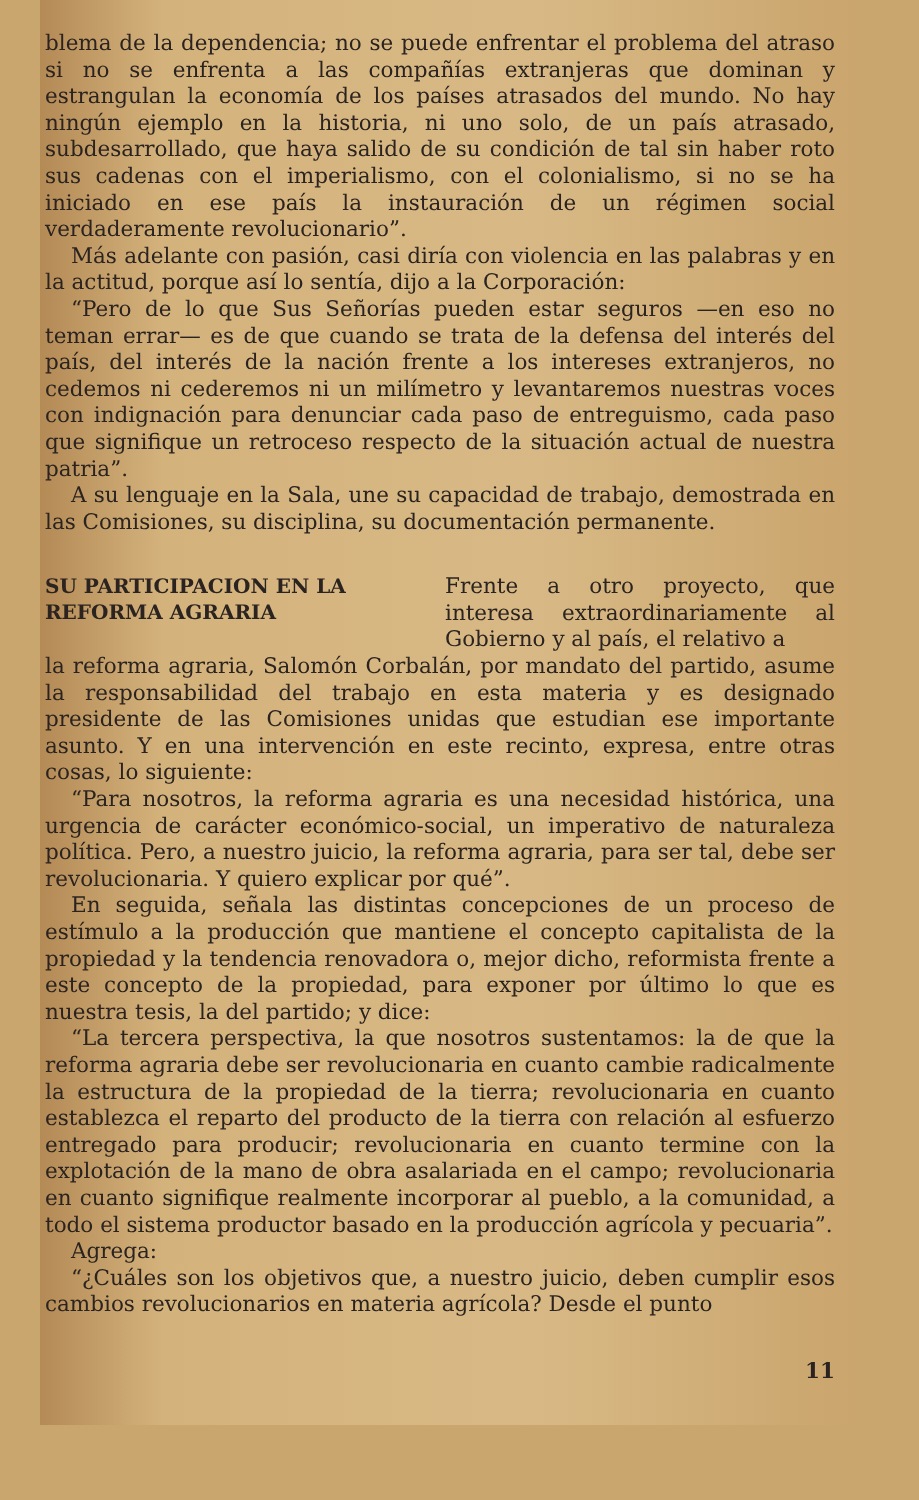blema de la dependencia; no se puede enfrentar el problema del atraso si no se enfrenta a las compañías extranjeras que dominan y estrangulan la economía de los países atrasados del mundo. No hay ningún ejemplo en la historia, ni uno solo, de un país atrasado, subdesarrollado, que haya salido de su condición de tal sin haber roto sus cadenas con el imperialismo, con el colonialismo, si no se ha iniciado en ese país la instauración de un régimen social verdaderamente revolucionario”.
Más adelante con pasión, casi diría con violencia en las palabras y en la actitud, porque así lo sentía, dijo a la Corporación:
“Pero de lo que Sus Señorías pueden estar seguros —en eso no teman errar— es de que cuando se trata de la defensa del interés del país, del interés de la nación frente a los intereses extranjeros, no cedemos ni cederemos ni un milímetro y levantaremos nuestras voces con indignación para denunciar cada paso de entreguismo, cada paso que signifique un retroceso respecto de la situación actual de nuestra patria”.
A su lenguaje en la Sala, une su capacidad de trabajo, demostrada en las Comisiones, su disciplina, su documentación permanente.
SU PARTICIPACION EN LA
REFORMA AGRARIA
Frente a otro proyecto, que interesa extraordinariamente al Gobierno y al país, el relativo a
la reforma agraria, Salomón Corbalán, por mandato del partido, asume la responsabilidad del trabajo en esta materia y es designado presidente de las Comisiones unidas que estudian ese importante asunto. Y en una intervención en este recinto, expresa, entre otras cosas, lo siguiente:
“Para nosotros, la reforma agraria es una necesidad histórica, una urgencia de carácter económico-social, un imperativo de naturaleza política. Pero, a nuestro juicio, la reforma agraria, para ser tal, debe ser revolucionaria. Y quiero explicar por qué”.
En seguida, señala las distintas concepciones de un proceso de estímulo a la producción que mantiene el concepto capitalista de la propiedad y la tendencia renovadora o, mejor dicho, reformista frente a este concepto de la propiedad, para exponer por último lo que es nuestra tesis, la del partido; y dice:
“La tercera perspectiva, la que nosotros sustentamos: la de que la reforma agraria debe ser revolucionaria en cuanto cambie radicalmente la estructura de la propiedad de la tierra; revolucionaria en cuanto establezca el reparto del producto de la tierra con relación al esfuerzo entregado para producir; revolucionaria en cuanto termine con la explotación de la mano de obra asalariada en el campo; revolucionaria en cuanto signifique realmente incorporar al pueblo, a la comunidad, a todo el sistema productor basado en la producción agrícola y pecuaria”.
Agrega:
“¿Cuáles son los objetivos que, a nuestro juicio, deben cumplir esos cambios revolucionarios en materia agrícola? Desde el punto
11